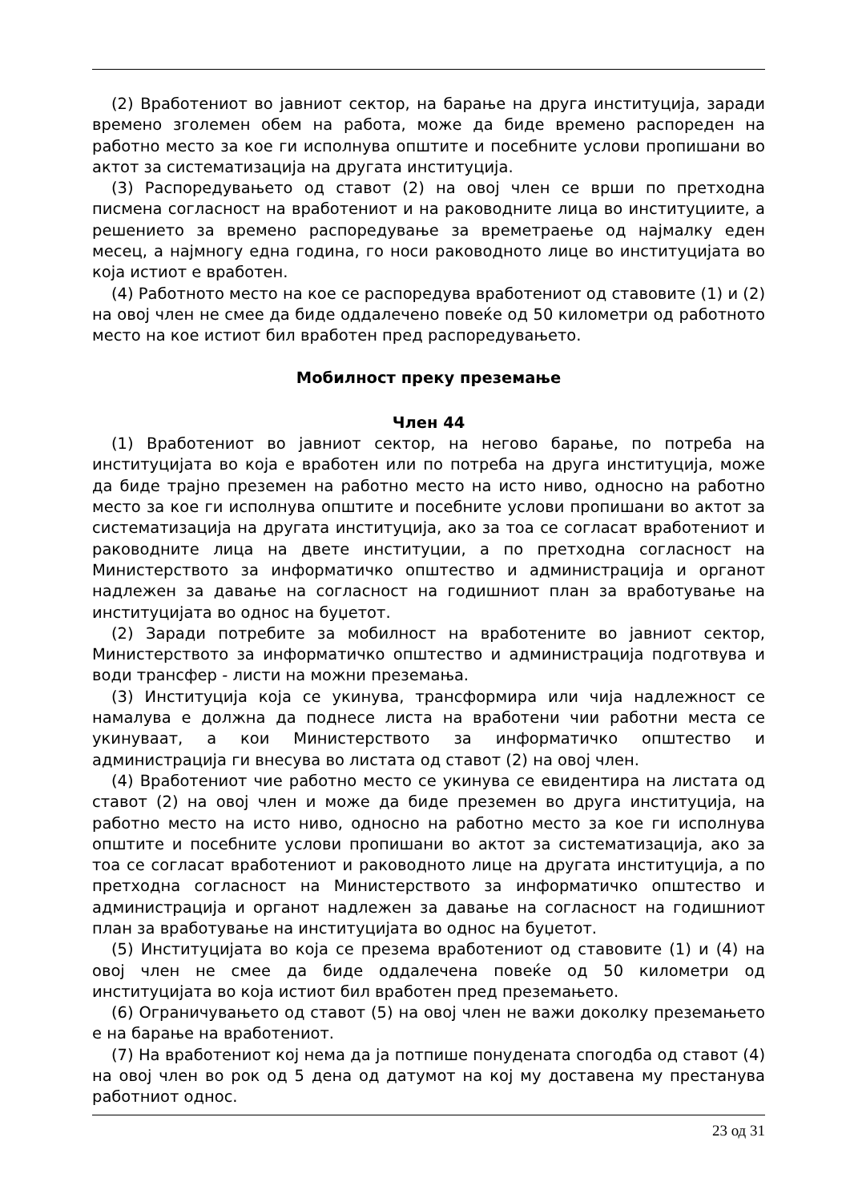(2) Вработениот во јавниот сектор, на барање на друга институција, заради времено зголемен обем на работа, може да биде времено распореден на работно место за кое ги исполнува општите и посебните услови пропишани во актот за систематизација на другата институција.
(3) Распоредувањето од ставот (2) на овој член се врши по претходна писмена согласност на вработениот и на раководните лица во институциите, а решението за времено распоредување за времетраење од најмалку еден месец, а најмногу една година, го носи раководното лице во институцијата во која истиот е вработен.
(4) Работното место на кое се распоредува вработениот од ставовите (1) и (2) на овој член не смее да биде оддалечено повеќе од 50 километри од работното место на кое истиот бил вработен пред распоредувањето.
Мобилност преку преземање
Член 44
(1) Вработениот во јавниот сектор, на негово барање, по потреба на институцијата во која е вработен или по потреба на друга институција, може да биде трајно преземен на работно место на исто ниво, односно на работно место за кое ги исполнува општите и посебните услови пропишани во актот за систематизација на другата институција, ако за тоа се согласат вработениот и раководните лица на двете институции, а по претходна согласност на Министерството за информатичко општество и администрација и органот надлежен за давање на согласност на годишниот план за вработување на институцијата во однос на буџетот.
(2) Заради потребите за мобилност на вработените во јавниот сектор, Министерството за информатичко општество и администрација подготвува и води трансфер - листи на можни преземања.
(3) Институција која се укинува, трансформира или чија надлежност се намалува е должна да поднесе листа на вработени чии работни места се укинуваат, а кои Министерството за информатичко општество и администрација ги внесува во листата од ставот (2) на овој член.
(4) Вработениот чие работно место се укинува се евидентира на листата од ставот (2) на овој член и може да биде преземен во друга институција, на работно место на исто ниво, односно на работно место за кое ги исполнува општите и посебните услови пропишани во актот за систематизација, ако за тоа се согласат вработениот и раководното лице на другата институција, а по претходна согласност на Министерството за информатичко општество и администрација и органот надлежен за давање на согласност на годишниот план за вработување на институцијата во однос на буџетот.
(5) Институцијата во која се презема вработениот од ставовите (1) и (4) на овој член не смее да биде оддалечена повеќе од 50 километри од институцијата во која истиот бил вработен пред преземањето.
(6) Ограничувањето од ставот (5) на овој член не важи доколку преземањето е на барање на вработениот.
(7) На вработениот кој нема да ја потпише понудената спогодба од ставот (4) на овој член во рок од 5 дена од датумот на кој му доставена му престанува работниот однос.
23 од 31